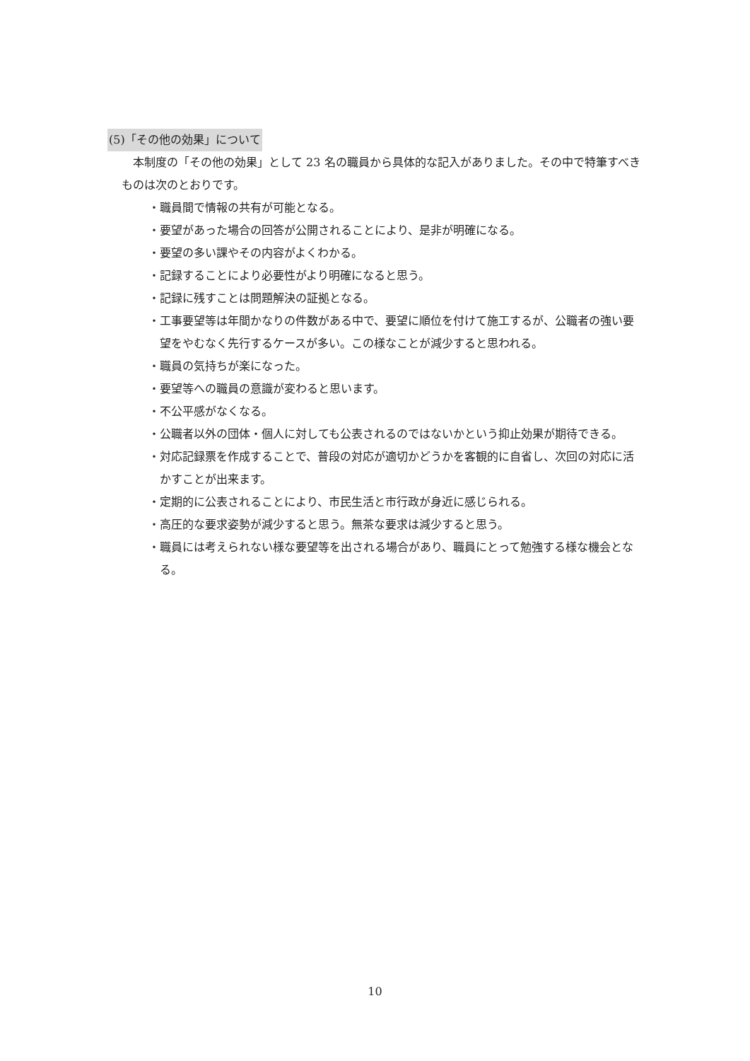(5)「その他の効果」について
本制度の「その他の効果」として 23 名の職員から具体的な記入がありました。その中で特筆すべきものは次のとおりです。
・職員間で情報の共有が可能となる。
・要望があった場合の回答が公開されることにより、是非が明確になる。
・要望の多い課やその内容がよくわかる。
・記録することにより必要性がより明確になると思う。
・記録に残すことは問題解決の証拠となる。
・工事要望等は年間かなりの件数がある中で、要望に順位を付けて施工するが、公職者の強い要望をやむなく先行するケースが多い。この様なことが減少すると思われる。
・職員の気持ちが楽になった。
・要望等への職員の意識が変わると思います。
・不公平感がなくなる。
・公職者以外の団体・個人に対しても公表されるのではないかという抑止効果が期待できる。
・対応記録票を作成することで、普段の対応が適切かどうかを客観的に自省し、次回の対応に活かすことが出来ます。
・定期的に公表されることにより、市民生活と市行政が身近に感じられる。
・高圧的な要求姿勢が減少すると思う。無茶な要求は減少すると思う。
・職員には考えられない様な要望等を出される場合があり、職員にとって勉強する様な機会となる。
10